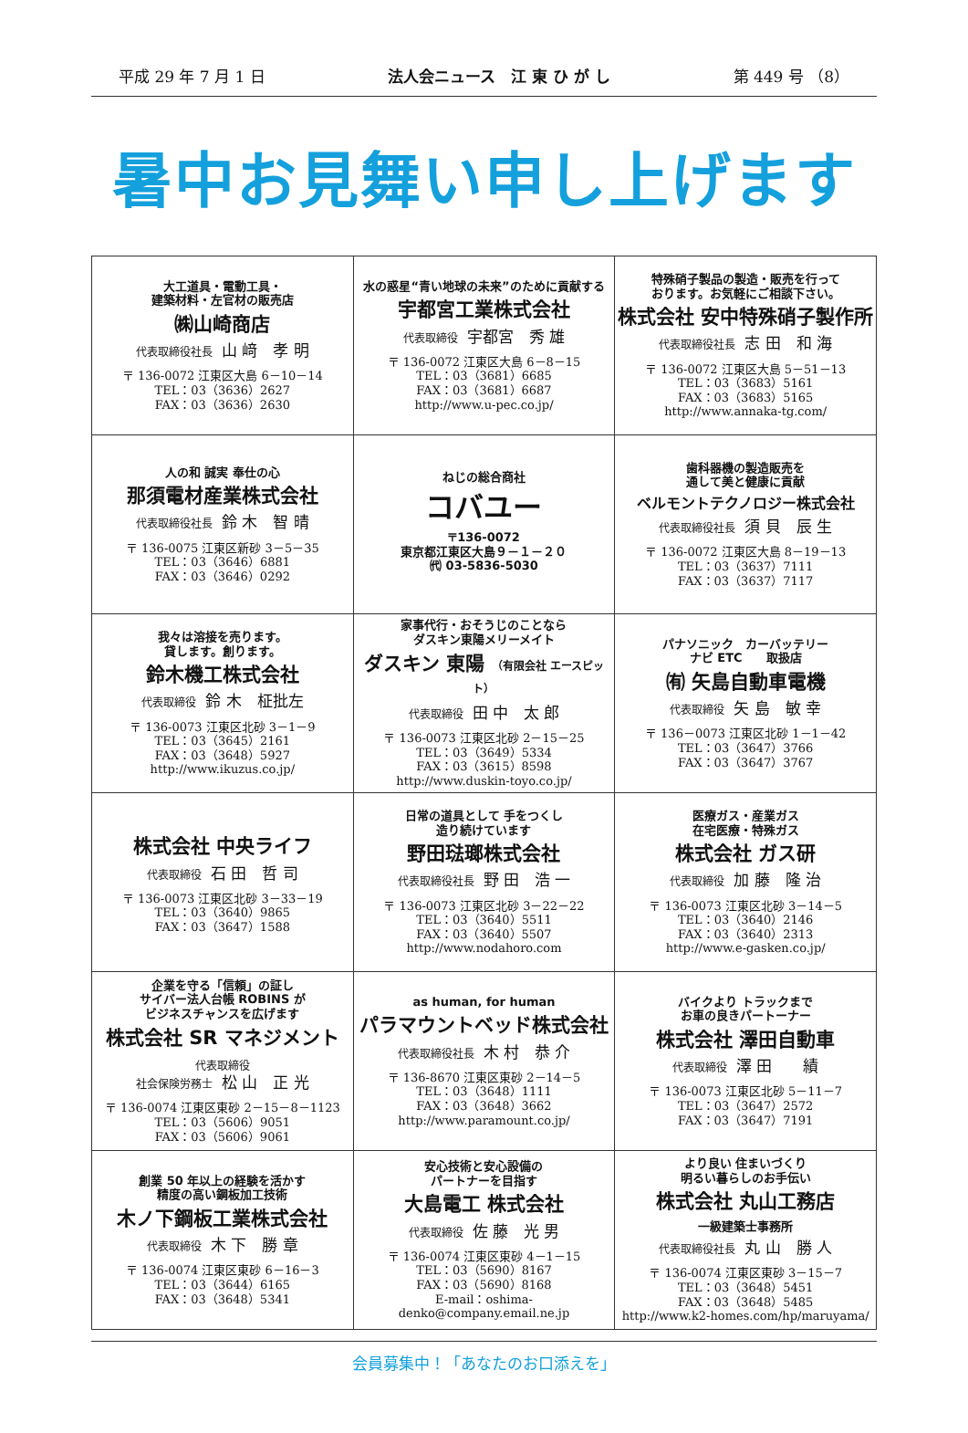平成 29 年 7 月 1 日 法人会ニュース　江 東 ひ が し 第 449 号 （8）
暑中お見舞い申し上げます
| 大工道具・電動工具・ 建築材料・左官材の販売店 ㈱山崎商店 代表取締役社長 山 﨑 孝 明 〒 136-0072 江東区大島 6－10－14 TEL：03（3636）2627 FAX：03（3636）2630 | 水の惑星“青い地球の未来”のために貢献する 宇都宮工業株式会社 代表取締役 宇都宮 秀 雄 〒 136-0072 江東区大島 6－8－15 TEL：03（3681）6685 FAX：03（3681）6687 http://www.u-pec.co.jp/ | 特殊硝子製品の製造・販売を行って おります。お気軽にご相談下さい。 株式会社 安中特殊硝子製作所 代表取締役社長 志 田 和 海 〒 136-0072 江東区大島 5－51－13 TEL：03（3683）5161 FAX：03（3683）5165 http://www.annaka-tg.com/ |
| 人の和 誠実 奉仕の心 那須電材産業株式会社 代表取締役社長 鈴 木 智 晴 〒 136-0075 江東区新砂 3－5－35 TEL：03（3646）6881 FAX：03（3646）0292 | ねじの総合商社 コバユー 〒136-0072 東京都江東区大島９－１－２０ ㈹ 03-5836-5030 | 歯科器機の製造販売を 通して美と健康に貢献 ベルモントテクノロジー株式会社 代表取締役社長 須 貝 辰 生 〒 136-0072 江東区大島 8－19－13 TEL：03（3637）7111 FAX：03（3637）7117 |
| 我々は溶接を売ります。 貸します。創ります。 鈴木機工株式会社 代表取締役 鈴 木 柾批左 〒 136-0073 江東区北砂 3－1－9 TEL：03（3645）2161 FAX：03（3648）5927 http://www.ikuzus.co.jp/ | 家事代行・おそうじのことなら ダスキン東陽メリーメイト ダスキン 東陽 （有限会社 エースピット） 代表取締役 田 中 太 郎 〒 136-0073 江東区北砂 2－15－25 TEL：03（3649）5334 FAX：03（3615）8598 http://www.duskin-toyo.co.jp/ | パナソニック カーバッテリー ナビ ETC 取扱店 ㈲ 矢島自動車電機 代表取締役 矢 島 敏 幸 〒 136－0073 江東区北砂 1－1－42 TEL：03（3647）3766 FAX：03（3647）3767 |
| 株式会社 中央ライフ 代表取締役 石 田 哲 司 〒 136-0073 江東区北砂 3－33－19 TEL：03（3640）9865 FAX：03（3647）1588 | 日常の道具として 手をつくし 造り続けています 野田琺瑯株式会社 代表取締役社長 野 田 浩 一 〒 136-0073 江東区北砂 3－22－22 TEL：03（3640）5511 FAX：03（3640）5507 http://www.nodahoro.com | 医療ガス・産業ガス 在宅医療・特殊ガス 株式会社 ガス研 代表取締役 加 藤 隆 治 〒 136-0073 江東区北砂 3－14－5 TEL：03（3640）2146 FAX：03（3640）2313 http://www.e-gasken.co.jp/ |
| 企業を守る「信頼」の証し サイバー法人台帳 ROBINS が ビジネスチャンスを広げます 株式会社 SR マネジメント 代表取締役 社会保険労務士 松 山 正 光 〒 136-0074 江東区東砂 2－15－8－1123 TEL：03（5606）9051 FAX：03（5606）9061 | as human, for human パラマウントベッド株式会社 代表取締役社長 木 村 恭 介 〒 136-8670 江東区東砂 2－14－5 TEL：03（3648）1111 FAX：03（3648）3662 http://www.paramount.co.jp/ | バイクより トラックまで お車の良きパートーナー 株式会社 澤田自動車 代表取締役 澤 田 績 〒 136-0073 江東区北砂 5－11－7 TEL：03（3647）2572 FAX：03（3647）7191 |
| 創業 50 年以上の経験を活かす 精度の高い鋼板加工技術 木ノ下鋼板工業株式会社 代表取締役 木 下 勝 章 〒 136-0074 江東区東砂 6－16－3 TEL：03（3644）6165 FAX：03（3648）5341 | 安心技術と安心設備の パートナーを目指す 大島電工 株式会社 代表取締役 佐 藤 光 男 〒 136-0074 江東区東砂 4－1－15 TEL：03（5690）8167 FAX：03（5690）8168 E-mail：oshima-denko@company.email.ne.jp | より良い 住まいづくり 明るい暮らしのお手伝い 株式会社 丸山工務店 一級建築士事務所 代表取締役社長 丸 山 勝 人 〒 136-0074 江東区東砂 3－15－7 TEL：03（3648）5451 FAX：03（3648）5485 http://www.k2-homes.com/hp/maruyama/ |
会員募集中！「あなたのお口添えを」